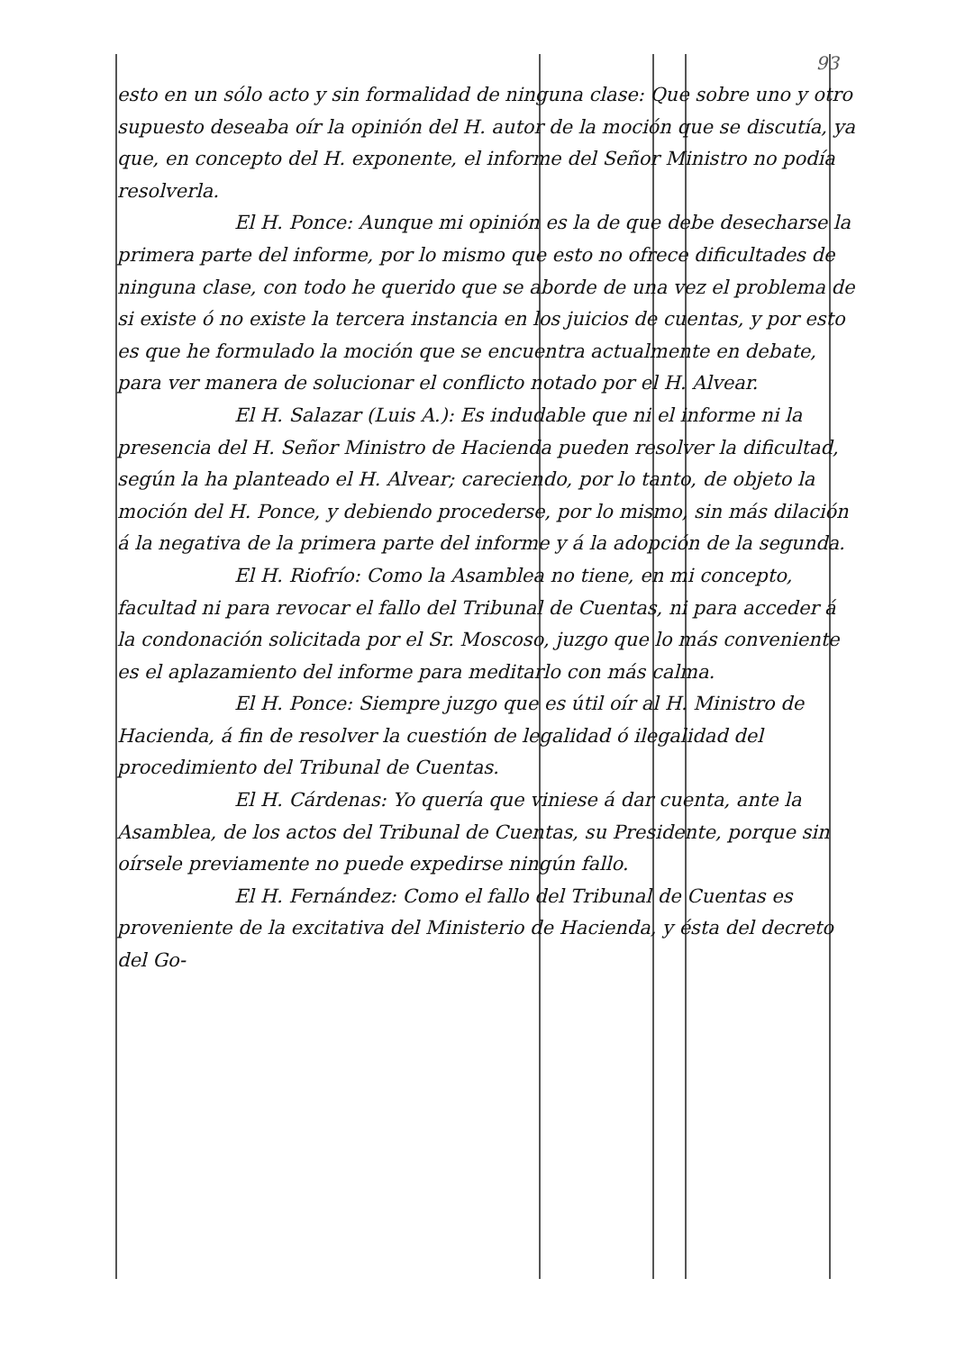93
esto en un sólo acto y sin formalidad de ninguna clase: Que sobre uno y otro supuesto deseaba oír la opinión del H. autor de la moción que se discutía, ya que, en concepto del H. exponente, el informe del Señor Ministro no podía resolverla.
El H. Ponce: Aunque mi opinión es la de que debe desecharse la primera parte del informe, por lo mismo que esto no ofrece dificultades de ninguna clase, con todo he querido que se aborde de una vez el problema de si existe ó no existe la tercera instancia en los juicios de cuentas, y por esto es que he formulado la moción que se encuentra actualmente en debate, para ver manera de solucionar el conflicto notado por el H. Alvear.
El H. Salazar (Luis A.): Es indudable que ni el informe ni la presencia del H. Señor Ministro de Hacienda pueden resolver la dificultad, según la ha planteado el H. Alvear; careciendo, por lo tanto, de objeto la moción del H. Ponce, y debiendo procederse, por lo mismo, sin más dilación á la negativa de la primera parte del informe y á la adopción de la segunda.
El H. Riofrío: Como la Asamblea no tiene, en mi concepto, facultad ni para revocar el fallo del Tribunal de Cuentas, ni para acceder á la condonación solicitada por el Sr. Moscoso, juzgo que lo más conveniente es el aplazamiento del informe para meditarlo con más calma.
El H. Ponce: Siempre juzgo que es útil oír al H. Ministro de Hacienda, á fin de resolver la cuestión de legalidad ó ilegalidad del procedimiento del Tribunal de Cuentas.
El H. Cárdenas: Yo quería que viniese á dar cuenta, ante la Asamblea, de los actos del Tribunal de Cuentas, su Presidente, porque sin oírsele previamente no puede expedirse ningún fallo.
El H. Fernández: Como el fallo del Tribunal de Cuentas es proveniente de la excitativa del Ministerio de Hacienda, y ésta del decreto del Go-